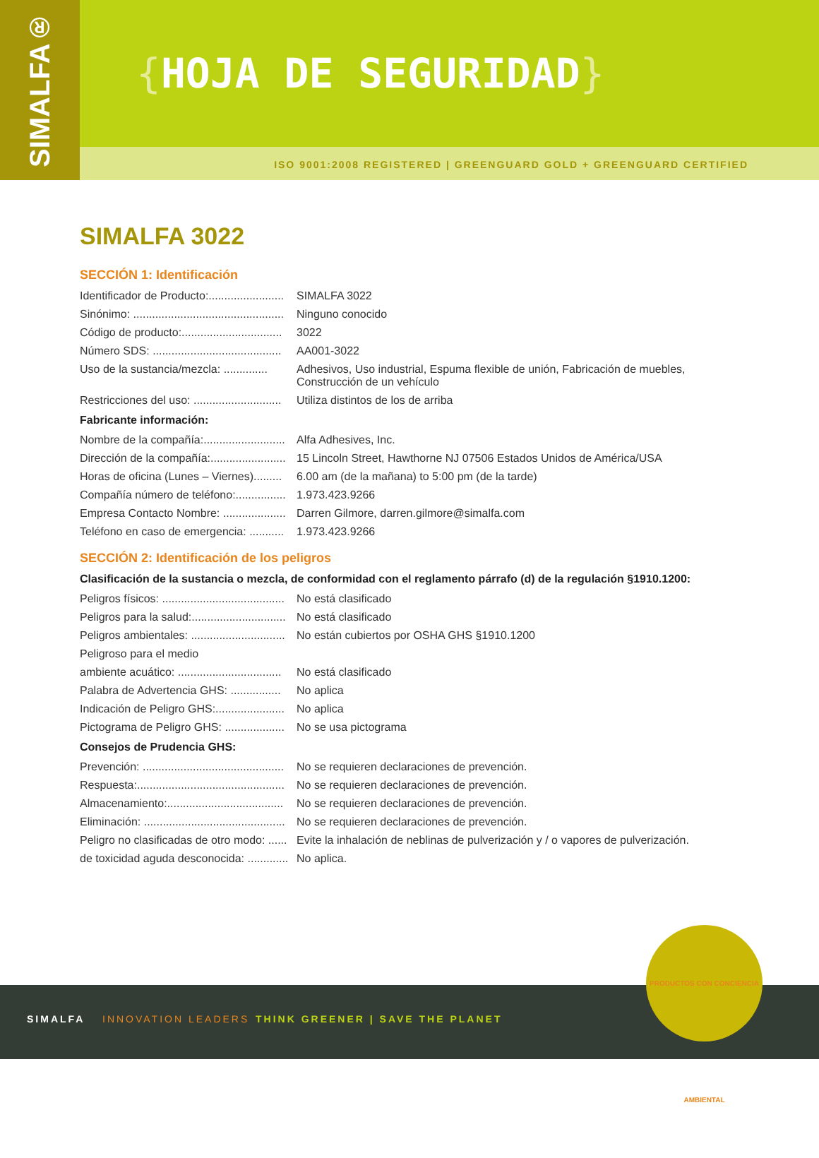SIMALFA®
{HOJA DE SEGURIDAD}
ISO 9001:2008 REGISTERED | GREENGUARD GOLD + GREENGUARD CERTIFIED
SIMALFA 3022
SECCIÓN 1: Identificación
Identificador de Producto:........................
SIMALFA 3022
Sinónimo: ................................................
Ninguno conocido
Código de producto:................................
3022
Número SDS: .........................................
AA001-3022
Uso de la sustancia/mezcla: ..............
Adhesivos, Uso industrial, Espuma flexible de unión, Fabricación de muebles, Construcción de un vehículo
Restricciones del uso: ............................
Utiliza distintos de los de arriba
Fabricante información:
Nombre de la compañía:..........................
Alfa Adhesives, Inc.
Dirección de la compañía:........................
15 Lincoln Street, Hawthorne NJ 07506 Estados Unidos de América/USA
Horas de oficina (Lunes – Viernes).........
6.00 am (de la mañana) to 5:00 pm (de la tarde)
Compañía número de teléfono:................
1.973.423.9266
Empresa Contacto Nombre: ....................
Darren Gilmore, darren.gilmore@simalfa.com
Teléfono en caso de emergencia: ...........
1.973.423.9266
SECCIÓN 2: Identificación de los peligros
Clasificación de la sustancia o mezcla, de conformidad con el reglamento párrafo (d) de la regulación §1910.1200:
Peligros físicos: .......................................
No está clasificado
Peligros para la salud:..............................
No está clasificado
Peligros ambientales: ..............................
No están cubiertos por OSHA GHS §1910.1200
Peligroso para el medio
ambiente acuático: .................................
No está clasificado
Palabra de Advertencia GHS: ................
No aplica
Indicación de Peligro GHS:......................
No aplica
Pictograma de Peligro GHS: ...................
No se usa pictograma
Consejos de Prudencia GHS:
Prevención: .............................................
No se requieren declaraciones de prevención.
Respuesta:...............................................
No se requieren declaraciones de prevención.
Almacenamiento:.....................................
No se requieren declaraciones de prevención.
Eliminación: .............................................
No se requieren declaraciones de prevención.
Peligro no clasificadas de otro modo: ......
Evite la inhalación de neblinas de pulverización y / o vapores de pulverización.
de toxicidad aguda desconocida: .............
No aplica.
SIMALFA INNOVATION LEADERS
THINK GREENER | SAVE THE PLANET
PRODUCTOS CON CONCIENCIA AMBIENTAL